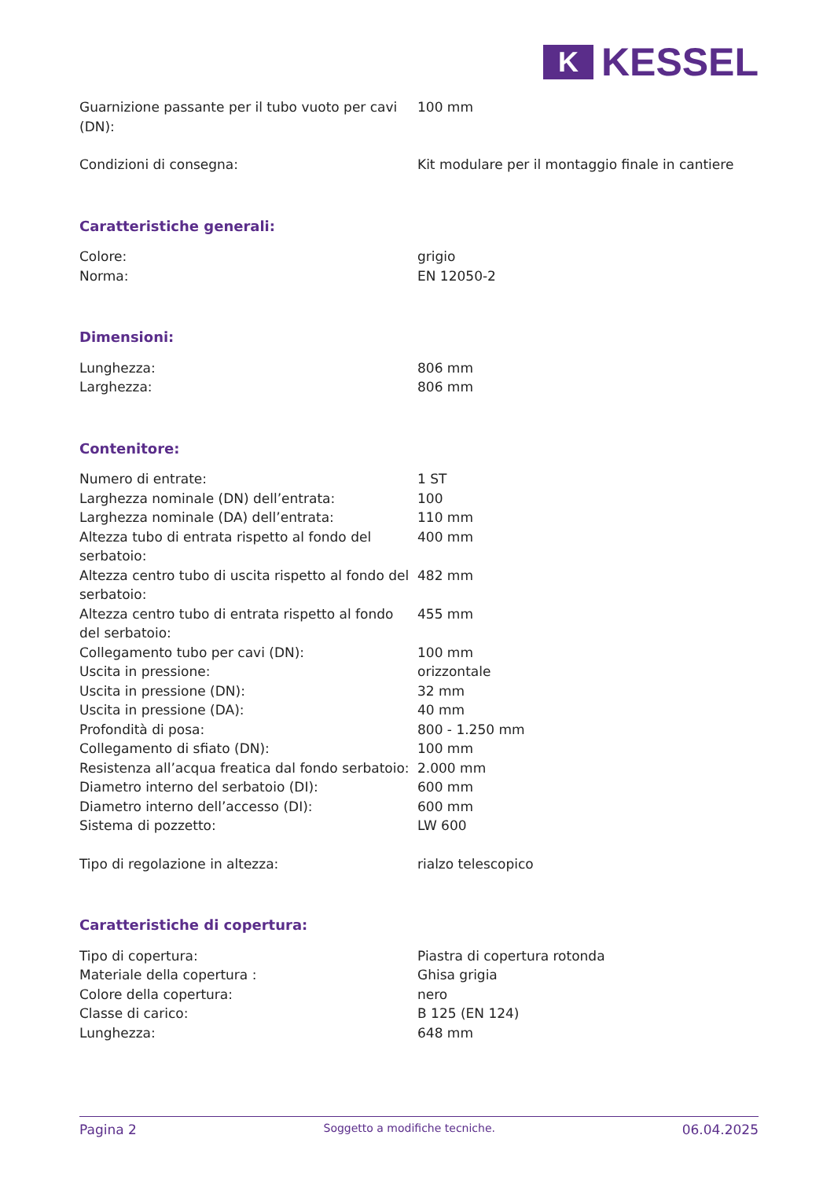K
KESSEL
| Guarnizione passante per il tubo vuoto per cavi (DN): | 100 mm |
| Condizioni di consegna: | Kit modulare per il montaggio finale in cantiere |
| Caratteristiche generali: | |
| Colore: | grigio |
| Norma: | EN 12050-2 |
| Dimensioni: | |
| Lunghezza: | 806 mm |
| Larghezza: | 806 mm |
| Contenitore: | |
| Numero di entrate: | 1 ST |
| Larghezza nominale (DN) dell’entrata: | 100 |
| Larghezza nominale (DA) dell’entrata: | 110 mm |
| Altezza tubo di entrata rispetto al fondo del serbatoio: | 400 mm |
| Altezza centro tubo di uscita rispetto al fondo del serbatoio: | 482 mm |
| Altezza centro tubo di entrata rispetto al fondo del serbatoio: | 455 mm |
| Collegamento tubo per cavi (DN): | 100 mm |
| Uscita in pressione: | orizzontale |
| Uscita in pressione (DN): | 32 mm |
| Uscita in pressione (DA): | 40 mm |
| Profondità di posa: | 800 - 1.250 mm |
| Collegamento di sfiato (DN): | 100 mm |
| Resistenza all’acqua freatica dal fondo serbatoio: | 2.000 mm |
| Diametro interno del serbatoio (DI): | 600 mm |
| Diametro interno dell’accesso (DI): | 600 mm |
| Sistema di pozzetto: | LW 600 |
| Tipo di regolazione in altezza: | rialzo telescopico |
| Caratteristiche di copertura: | |
| Tipo di copertura: | Piastra di copertura rotonda |
| Materiale della copertura : | Ghisa grigia |
| Colore della copertura: | nero |
| Classe di carico: | B 125 (EN 124) |
| Lunghezza: | 648 mm |
Pagina 2 Soggetto a modifiche tecniche. 06.04.2025